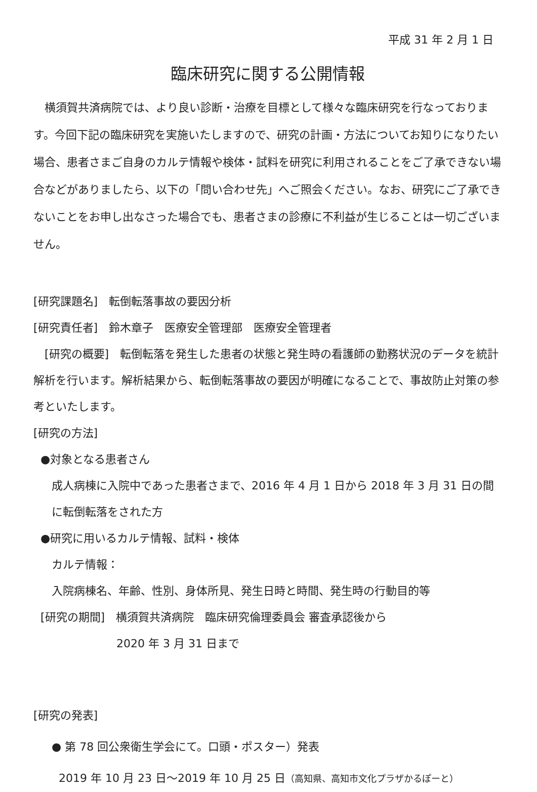平成 31 年 2 月 1 日
臨床研究に関する公開情報
横須賀共済病院では、より良い診断・治療を目標として様々な臨床研究を行なっております。今回下記の臨床研究を実施いたしますので、研究の計画・方法についてお知りになりたい場合、患者さまご自身のカルテ情報や検体・試料を研究に利用されることをご了承できない場合などがありましたら、以下の「問い合わせ先」へご照会ください。なお、研究にご了承できないことをお申し出なさった場合でも、患者さまの診療に不利益が生じることは一切ございません。
[研究課題名]　転倒転落事故の要因分析
[研究責任者]　鈴木章子　医療安全管理部　医療安全管理者
[研究の概要]　転倒転落を発生した患者の状態と発生時の看護師の勤務状況のデータを統計解析を行います。解析結果から、転倒転落事故の要因が明確になることで、事故防止対策の参考といたします。
[研究の方法]
●対象となる患者さん
成人病棟に入院中であった患者さまで、2016 年 4 月 1 日から 2018 年 3 月 31 日の間に転倒転落をされた方
●研究に用いるカルテ情報、試料・検体
カルテ情報：
入院病棟名、年齢、性別、身体所見、発生日時と時間、発生時の行動目的等
[研究の期間]　横須賀共済病院　臨床研究倫理委員会 審査承認後から
2020 年 3 月 31 日まで
[研究の発表]
● 第 78 回公衆衛生学会にて。口頭・ポスター）発表
2019 年 10 月 23 日～2019 年 10 月 25 日（高知県、高知市文化プラザかるぽーと）